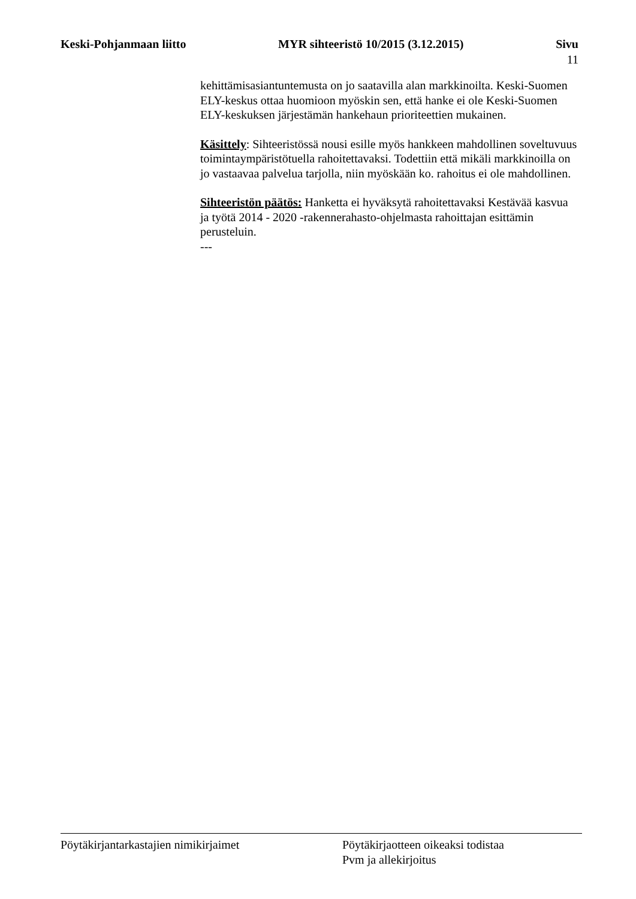Keski-Pohjanmaan liitto MYR sihteeristö 10/2015 (3.12.2015) Sivu
11
kehittämisasiantuntemusta on jo saatavilla alan markkinoilta. Keski-Suomen ELY-keskus ottaa huomioon myöskin sen, että hanke ei ole Keski-Suomen ELY-keskuksen järjestämän hankehaun prioriteettien mukainen.
Käsittely: Sihteeristössä nousi esille myös hankkeen mahdollinen soveltuvuus toimintaympäristötuella rahoitettavaksi. Todettiin että mikäli markkinoilla on jo vastaavaa palvelua tarjolla, niin myöskään ko. rahoitus ei ole mahdollinen.
Sihteeristön päätös: Hanketta ei hyväksytä rahoitettavaksi Kestävää kasvua ja työtä 2014 - 2020 -rakennerahasto-ohjelmasta rahoittajan esittämin perusteluin.
---
Pöytäkirjantarkastajien nimikirjaimet Pöytäkirjaotteen oikeaksi todistaa
Pvm ja allekirjoitus